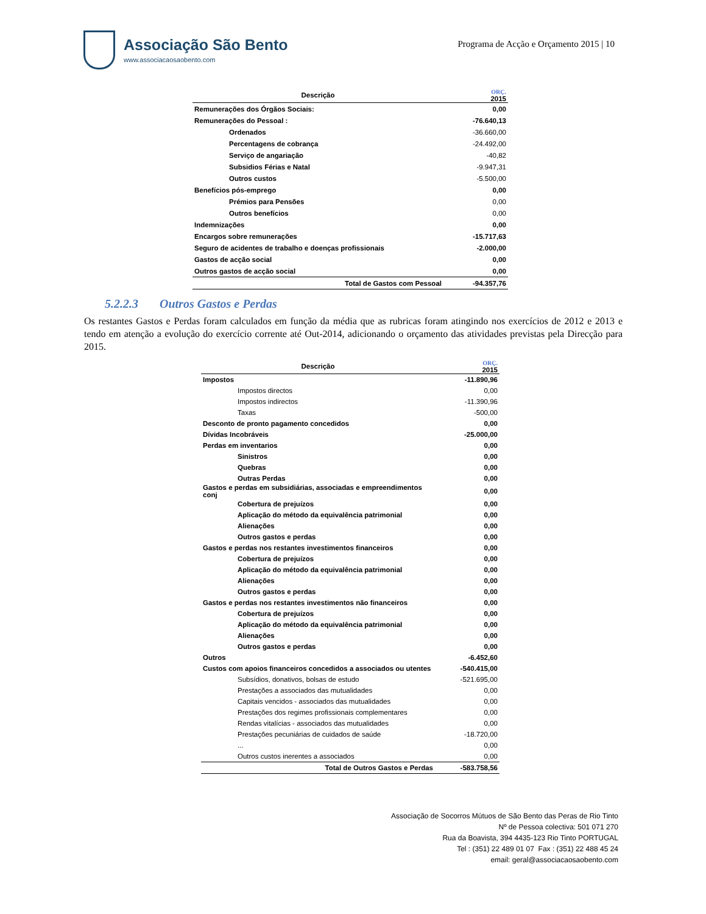Associação São Bento
www.associacaosaobento.com
Programa de Acção e Orçamento 2015 | 10
| Descrição | ORÇ. 2015 |
| --- | --- |
| Remunerações dos Órgãos Sociais: | 0,00 |
| Remunerações do Pessoal : | -76.640,13 |
| Ordenados | -36.660,00 |
| Percentagens de cobrança | -24.492,00 |
| Serviço de angariação | -40,82 |
| Subsidios Férias e Natal | -9.947,31 |
| Outros custos | -5.500,00 |
| Benefícios pós-emprego | 0,00 |
| Prémios para Pensões | 0,00 |
| Outros benefícios | 0,00 |
| Indemnizações | 0,00 |
| Encargos sobre remunerações | -15.717,63 |
| Seguro de acidentes de trabalho e doenças profissionais | -2.000,00 |
| Gastos de acção social | 0,00 |
| Outros gastos de acção social | 0,00 |
| Total de Gastos com Pessoal | -94.357,76 |
5.2.2.3 Outros Gastos e Perdas
Os restantes Gastos e Perdas foram calculados em função da média que as rubricas foram atingindo nos exercícios de 2012 e 2013 e tendo em atenção a evolução do exercício corrente até Out-2014, adicionando o orçamento das atividades previstas pela Direcção para 2015.
| Descrição | ORÇ. 2015 |
| --- | --- |
| Impostos | -11.890,96 |
| Impostos directos | 0,00 |
| Impostos indirectos | -11.390,96 |
| Taxas | -500,00 |
| Desconto de pronto pagamento concedidos | 0,00 |
| Dívidas Incobráveis | -25.000,00 |
| Perdas em inventarios | 0,00 |
| Sinistros | 0,00 |
| Quebras | 0,00 |
| Outras Perdas | 0,00 |
| Gastos e perdas em subsidiárias, associadas e empreendimentos conj | 0,00 |
| Cobertura de prejuízos | 0,00 |
| Aplicação do método da equivalência patrimonial | 0,00 |
| Alienações | 0,00 |
| Outros gastos e perdas | 0,00 |
| Gastos e perdas nos restantes investimentos financeiros | 0,00 |
| Cobertura de prejuízos | 0,00 |
| Aplicação do método da equivalência patrimonial | 0,00 |
| Alienações | 0,00 |
| Outros gastos e perdas | 0,00 |
| Gastos e perdas nos restantes investimentos não financeiros | 0,00 |
| Cobertura de prejuízos | 0,00 |
| Aplicação do método da equivalência patrimonial | 0,00 |
| Alienações | 0,00 |
| Outros gastos e perdas | 0,00 |
| Outros | -6.452,60 |
| Custos com apoios financeiros concedidos a associados ou utentes | -540.415,00 |
| Subsídios, donativos, bolsas de estudo | -521.695,00 |
| Prestações a associados das mutualidades | 0,00 |
| Capitais vencidos - associados das mutualidades | 0,00 |
| Prestações dos regimes profissionais complementares | 0,00 |
| Rendas vitalícias - associados das mutualidades | 0,00 |
| Prestações pecuniárias de cuidados de saúde | -18.720,00 |
| ... | 0,00 |
| Outros custos inerentes a associados | 0,00 |
| Total de Outros Gastos e Perdas | -583.758,56 |
Associação de Socorros Mútuos de São Bento das Peras de Rio Tinto
Nº de Pessoa colectiva: 501 071 270
Rua da Boavista, 394 4435-123 Rio Tinto PORTUGAL
Tel : (351) 22 489 01 07 Fax : (351) 22 488 45 24
email: geral@associacaosaobento.com